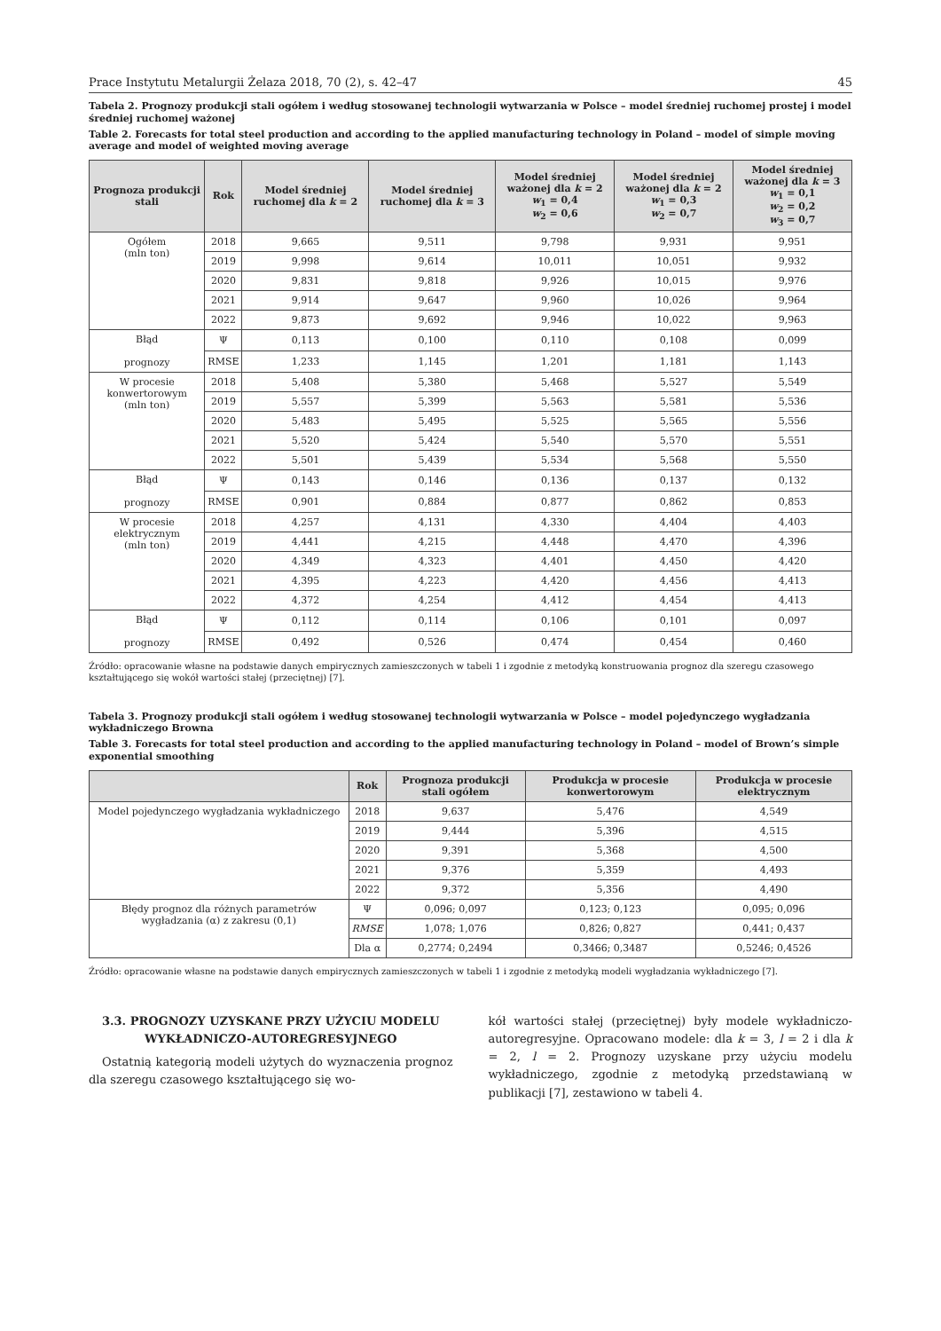Prace Instytutu Metalurgii Żelaza 2018, 70 (2), s. 42–47 45
Tabela 2. Prognozy produkcji stali ogółem i według stosowanej technologii wytwarzania w Polsce – model średniej ruchomej prostej i model średniej ruchomej ważonej
Table 2. Forecasts for total steel production and according to the applied manufacturing technology in Poland – model of simple moving average and model of weighted moving average
| Prognoza produkcji stali | Rok | Model średniej ruchomej dla k = 2 | Model średniej ruchomej dla k = 3 | Model średniej ważonej dla k = 2 w<sub>1</sub> = 0,4 w<sub>2</sub> = 0,6 | Model średniej ważonej dla k = 2 w<sub>1</sub> = 0,3 w<sub>2</sub> = 0,7 | Model średniej ważonej dla k = 3 w<sub>1</sub> = 0,1 w<sub>2</sub> = 0,2 w<sub>3</sub> = 0,7 |
| --- | --- | --- | --- | --- | --- | --- |
| Ogółem (mln ton) | 2018 | 9,665 | 9,511 | 9,798 | 9,931 | 9,951 |
| | 2019 | 9,998 | 9,614 | 10,011 | 10,051 | 9,932 |
| | 2020 | 9,831 | 9,818 | 9,926 | 10,015 | 9,976 |
| | 2021 | 9,914 | 9,647 | 9,960 | 10,026 | 9,964 |
| | 2022 | 9,873 | 9,692 | 9,946 | 10,022 | 9,963 |
| Błąd prognozy | Ψ | 0,113 | 0,100 | 0,110 | 0,108 | 0,099 |
| | RMSE | 1,233 | 1,145 | 1,201 | 1,181 | 1,143 |
| W procesie konwertorowym (mln ton) | 2018 | 5,408 | 5,380 | 5,468 | 5,527 | 5,549 |
| | 2019 | 5,557 | 5,399 | 5,563 | 5,581 | 5,536 |
| | 2020 | 5,483 | 5,495 | 5,525 | 5,565 | 5,556 |
| | 2021 | 5,520 | 5,424 | 5,540 | 5,570 | 5,551 |
| | 2022 | 5,501 | 5,439 | 5,534 | 5,568 | 5,550 |
| Błąd prognozy | Ψ | 0,143 | 0,146 | 0,136 | 0,137 | 0,132 |
| | RMSE | 0,901 | 0,884 | 0,877 | 0,862 | 0,853 |
| W procesie elektrycznym (mln ton) | 2018 | 4,257 | 4,131 | 4,330 | 4,404 | 4,403 |
| | 2019 | 4,441 | 4,215 | 4,448 | 4,470 | 4,396 |
| | 2020 | 4,349 | 4,323 | 4,401 | 4,450 | 4,420 |
| | 2021 | 4,395 | 4,223 | 4,420 | 4,456 | 4,413 |
| | 2022 | 4,372 | 4,254 | 4,412 | 4,454 | 4,413 |
| Błąd prognozy | Ψ | 0,112 | 0,114 | 0,106 | 0,101 | 0,097 |
| | RMSE | 0,492 | 0,526 | 0,474 | 0,454 | 0,460 |
Źródło: opracowanie własne na podstawie danych empirycznych zamieszczonych w tabeli 1 i zgodnie z metodyką konstruowania prognoz dla szeregu czasowego kształtującego się wokół wartości stałej (przeciętnej) [7].
Tabela 3. Prognozy produkcji stali ogółem i według stosowanej technologii wytwarzania w Polsce – model pojedynczego wygładzania wykładniczego Browna
Table 3. Forecasts for total steel production and according to the applied manufacturing technology in Poland – model of Brown’s simple exponential smoothing
| | Rok | Prognoza produkcji stali ogółem | Produkcja w procesie konwertorowym | Produkcja w procesie elektrycznym |
| --- | --- | --- | --- | --- |
| Model pojedynczego wygładzania wykładniczego | 2018 | 9,637 | 5,476 | 4,549 |
| | 2019 | 9,444 | 5,396 | 4,515 |
| | 2020 | 9,391 | 5,368 | 4,500 |
| | 2021 | 9,376 | 5,359 | 4,493 |
| | 2022 | 9,372 | 5,356 | 4,490 |
| Błędy prognoz dla różnych parametrów wygładzania (α) z zakresu (0,1) | Ψ | 0,096; 0,097 | 0,123; 0,123 | 0,095; 0,096 |
| | RMSE | 1,078; 1,076 | 0,826; 0,827 | 0,441; 0,437 |
| | Dla α | 0,2774; 0,2494 | 0,3466; 0,3487 | 0,5246; 0,4526 |
Źródło: opracowanie własne na podstawie danych empirycznych zamieszczonych w tabeli 1 i zgodnie z metodyką modeli wygładzania wykładniczego [7].
3.3. PROGNOZY UZYSKANE PRZY UŻYCIU MODELU WYKŁADNICZO-AUTOREGRESYJNEGO
Ostatnią kategorią modeli użytych do wyznaczenia prognoz dla szeregu czasowego kształtującego się wo-
kół wartości stałej (przeciętnej) były modele wykładniczo-autoregresyjne. Opracowano modele: dla k = 3, l = 2 i dla k = 2, l = 2. Prognozy uzyskane przy użyciu modelu wykładniczego, zgodnie z metodyką przedstawianą w publikacji [7], zestawiono w tabeli 4.